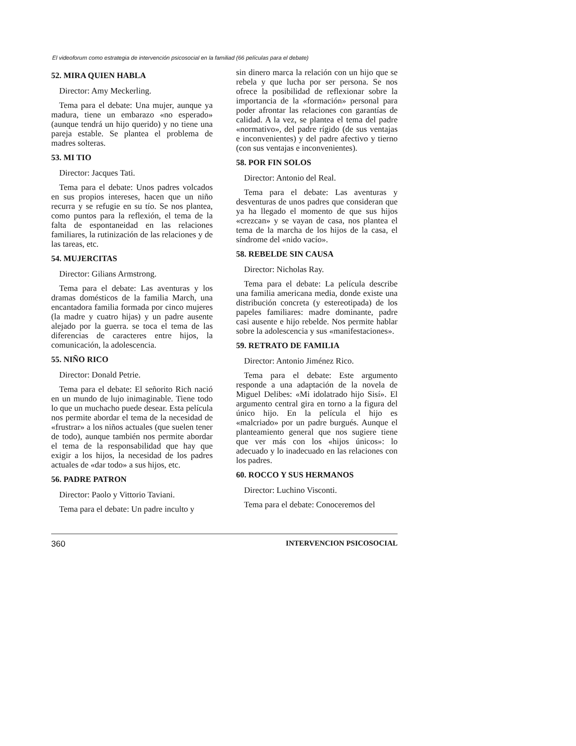El videoforum como estrategia de intervención psicosocial en la familiad (66 películas para el debate)
52. MIRA QUIEN HABLA
Director: Amy Meckerling.
Tema para el debate: Una mujer, aunque ya madura, tiene un embarazo «no esperado» (aunque tendrá un hijo querido) y no tiene una pareja estable. Se plantea el problema de madres solteras.
53. MI TIO
Director: Jacques Tati.
Tema para el debate: Unos padres volcados en sus propios intereses, hacen que un niño recurra y se refugie en su tío. Se nos plantea, como puntos para la reflexión, el tema de la falta de espontaneidad en las relaciones familiares, la rutinización de las relaciones y de las tareas, etc.
54. MUJERCITAS
Director: Gilians Armstrong.
Tema para el debate: Las aventuras y los dramas domésticos de la familia March, una encantadora familia formada por cinco mujeres (la madre y cuatro hijas) y un padre ausente alejado por la guerra. se toca el tema de las diferencias de caracteres entre hijos, la comunicación, la adolescencia.
55. NIÑO RICO
Director: Donald Petrie.
Tema para el debate: El señorito Rich nació en un mundo de lujo inimaginable. Tiene todo lo que un muchacho puede desear. Esta película nos permite abordar el tema de la necesidad de «frustrar» a los niños actuales (que suelen tener de todo), aunque también nos permite abordar el tema de la responsabilidad que hay que exigir a los hijos, la necesidad de los padres actuales de «dar todo» a sus hijos, etc.
56. PADRE PATRON
Director: Paolo y Vittorio Taviani.
Tema para el debate: Un padre inculto y
sin dinero marca la relación con un hijo que se rebela y que lucha por ser persona. Se nos ofrece la posibilidad de reflexionar sobre la importancia de la «formación» personal para poder afrontar las relaciones con garantías de calidad. A la vez, se plantea el tema del padre «normativo», del padre rígido (de sus ventajas e inconvenientes) y del padre afectivo y tierno (con sus ventajas e inconvenientes).
58. POR FIN SOLOS
Director: Antonio del Real.
Tema para el debate: Las aventuras y desventuras de unos padres que consideran que ya ha llegado el momento de que sus hijos «crezcan» y se vayan de casa, nos plantea el tema de la marcha de los hijos de la casa, el síndrome del «nido vacío».
58. REBELDE SIN CAUSA
Director: Nicholas Ray.
Tema para el debate: La película describe una familia americana media, donde existe una distribución concreta (y estereotipada) de los papeles familiares: madre dominante, padre casi ausente e hijo rebelde. Nos permite hablar sobre la adolescencia y sus «manifestaciones».
59. RETRATO DE FAMILIA
Director: Antonio Jiménez Rico.
Tema para el debate: Este argumento responde a una adaptación de la novela de Miguel Delibes: «Mi idolatrado hijo Sisí». El argumento central gira en torno a la figura del único hijo. En la película el hijo es «malcriado» por un padre burgués. Aunque el planteamiento general que nos sugiere tiene que ver más con los «hijos únicos»: lo adecuado y lo inadecuado en las relaciones con los padres.
60. ROCCO Y SUS HERMANOS
Director: Luchino Visconti.
Tema para el debate: Conoceremos del
360 INTERVENCION PSICOSOCIAL